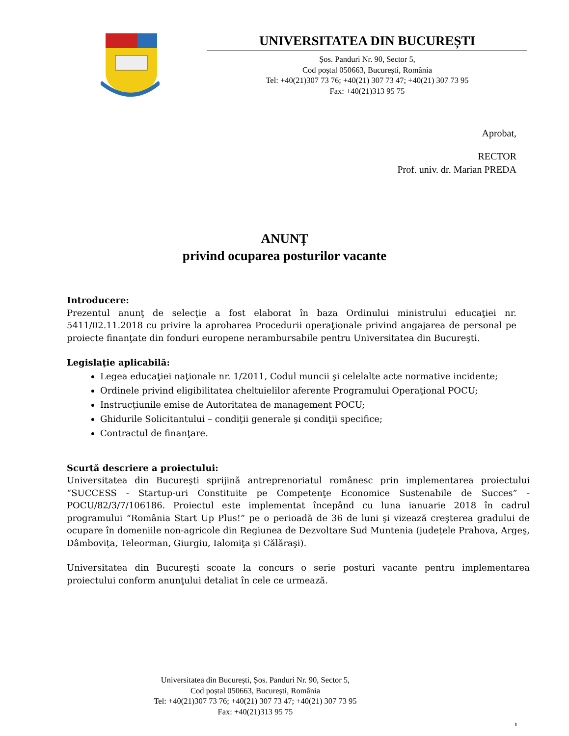UNIVERSITATEA DIN BUCUREȘTI
Șos. Panduri Nr. 90, Sector 5,
Cod poștal 050663, București, România
Tel: +40(21)307 73 76; +40(21) 307 73 47; +40(21) 307 73 95
Fax: +40(21)313 95 75
Aprobat,
RECTOR
Prof. univ. dr. Marian PREDA
ANUNȚ
privind ocuparea posturilor vacante
Introducere:
Prezentul anunţ de selecţie a fost elaborat în baza Ordinului ministrului educaţiei nr. 5411/02.11.2018 cu privire la aprobarea Procedurii operaţionale privind angajarea de personal pe proiecte finanţate din fonduri europene nerambursabile pentru Universitatea din Bucureşti.
Legislaţie aplicabilă:
Legea educaţiei naţionale nr. 1/2011, Codul muncii şi celelalte acte normative incidente;
Ordinele privind eligibilitatea cheltuielilor aferente Programului Operaţional POCU;
Instrucţiunile emise de Autoritatea de management POCU;
Ghidurile Solicitantului – condiţii generale şi condiţii specifice;
Contractul de finanţare.
Scurtă descriere a proiectului:
Universitatea din Bucureşti sprijină antreprenoriatul românesc prin implementarea proiectului “SUCCESS - Startup-uri Constituite pe Competenţe Economice Sustenabile de Succes” - POCU/82/3/7/106186. Proiectul este implementat începând cu luna ianuarie 2018 în cadrul programului “România Start Up Plus!” pe o perioadă de 36 de luni şi vizează creşterea gradului de ocupare în domeniile non-agricole din Regiunea de Dezvoltare Sud Muntenia (județele Prahova, Argeş, Dâmbovița, Teleorman, Giurgiu, Ialomiţa și Călăraşi).
Universitatea din Bucureşti scoate la concurs o serie posturi vacante pentru implementarea proiectului conform anunţului detaliat în cele ce urmează.
Universitatea din București, Șos. Panduri Nr. 90, Sector 5,
Cod poștal 050663, București, România
Tel: +40(21)307 73 76; +40(21) 307 73 47; +40(21) 307 73 95
Fax: +40(21)313 95 75
1